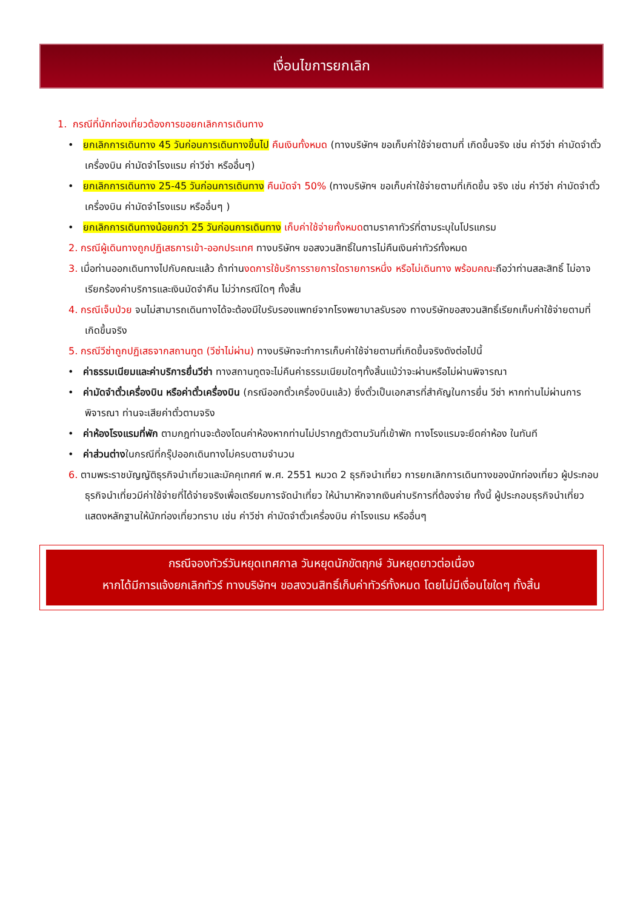เงื่อนไขการยกเลิก
1. กรณีที่นักท่องเที่ยวต้องการขอยกเลิกการเดินทาง
• ยกเลิกการเดินทาง 45 วันก่อนการเดินทางขึ้นไป คืนเงินทั้งหมด (ทางบริษัทฯ ขอเก็บค่าใช้จ่ายตามที่ เกิดขึ้นจริง เช่น ค่าวีซ่า ค่ามัดจำตั๋วเครื่องบิน ค่ามัดจำโรงแรม ค่าวีซ่า หรืออื่นๆ)
• ยกเลิกการเดินทาง 25-45 วันก่อนการเดินทาง คืนมัดจำ 50% (ทางบริษัทฯ ขอเก็บค่าใช้จ่ายตามที่เกิดขึ้น จริง เช่น ค่าวีซ่า ค่ามัดจำตั๋วเครื่องบิน ค่ามัดจำโรงแรม หรืออื่นๆ )
• ยกเลิกการเดินทางน้อยกว่า 25 วันก่อนการเดินทาง เก็บค่าใช้จ่ายทั้งหมดตามราคาทัวร์ที่ตามระบุในโปรแกรม
2. กรณีผู้เดินทางถูกปฏิเสธการเข้า-ออกประเทศ ทางบริษัทฯ ขอสงวนสิทธิ์ในการไม่คืนเงินค่าทัวร์ทั้งหมด
3. เมื่อท่านออกเดินทางไปกับคณะแล้ว ถ้าท่านงดการใช้บริการรายการใดรายการหนึ่ง หรือไม่เดินทาง พร้อมคณะถือว่าท่านสละสิทธิ์ ไม่อาจเรียกร้องค่าบริการและเงินมัดจำคืน ไม่ว่ากรณีใดๆ ทั้งสิ้น
4. กรณีเจ็บป่วย จนไม่สามารถเดินทางได้จะต้องมีใบรับรองแพทย์จากโรงพยาบาลรับรอง ทางบริษัทขอสงวนสิทธิ์เรียกเก็บค่าใช้จ่ายตามที่เกิดขึ้นจริง
5. กรณีวีซ่าถูกปฏิเสธจากสถานทูต (วีซ่าไม่ผ่าน) ทางบริษัทจะทำการเก็บค่าใช้จ่ายตามที่เกิดขึ้นจริงดังต่อไปนี้
• ค่าธรรมเนียมและค่าบริการยื่นวีซ่า ทางสถานทูตจะไม่คืนค่าธรรมเนียมใดๆทั้งสิ้นแม้ว่าจะผ่านหรือไม่ผ่านพิจารณา
• ค่ามัดจำตั๋วเครื่องบิน หรือค่าตั๋วเครื่องบิน (กรณีออกตั๋วเครื่องบินแล้ว) ซึ่งตั๋วเป็นเอกสารที่สำคัญในการยื่น วีซ่า หากท่านไม่ผ่านการพิจารณา ท่านจะเสียค่าตั๋วตามจริง
• ค่าห้องโรงแรมที่พัก ตามกฎท่านจะต้องโดนค่าห้องหากท่านไม่ปรากฏตัวตามวันที่เข้าพัก ทางโรงแรมจะยึดค่าห้อง ในทันที
• ค่าส่วนต่างในกรณีที่กรุ๊ปออกเดินทางไม่ครบตามจำนวน
6. ตามพระราชบัญญัติธุรกิจนำเที่ยวและมัคคุเทศก์ พ.ศ. 2551 หมวด 2 ธุรกิจนำเที่ยว การยกเลิกการเดินทางของนักท่องเที่ยว ผู้ประกอบธุรกิจนำเที่ยวมีค่าใช้จ่ายที่ได้จ่ายจริงเพื่อเตรียมการจัดนำเที่ยว ให้นำมาหักจากเงินค่าบริการที่ต้องจ่าย ทั้งนี้ ผู้ประกอบธุรกิจนำเที่ยวแสดงหลักฐานให้นักท่องเที่ยวทราบ เช่น ค่าวีซ่า ค่ามัดจำตั๋วเครื่องบิน ค่าโรงแรม หรืออื่นๆ
กรณีจองทัวร์วันหยุดเทศกาล วันหยุดนักขัตฤกษ์ วันหยุดยาวต่อเนื่อง
หากได้มีการแจ้งยกเลิกทัวร์ ทางบริษัทฯ ขอสงวนสิทธิ์เก็บค่าทัวร์ทั้งหมด โดยไม่มีเงื่อนไขใดๆ ทั้งสิ้น